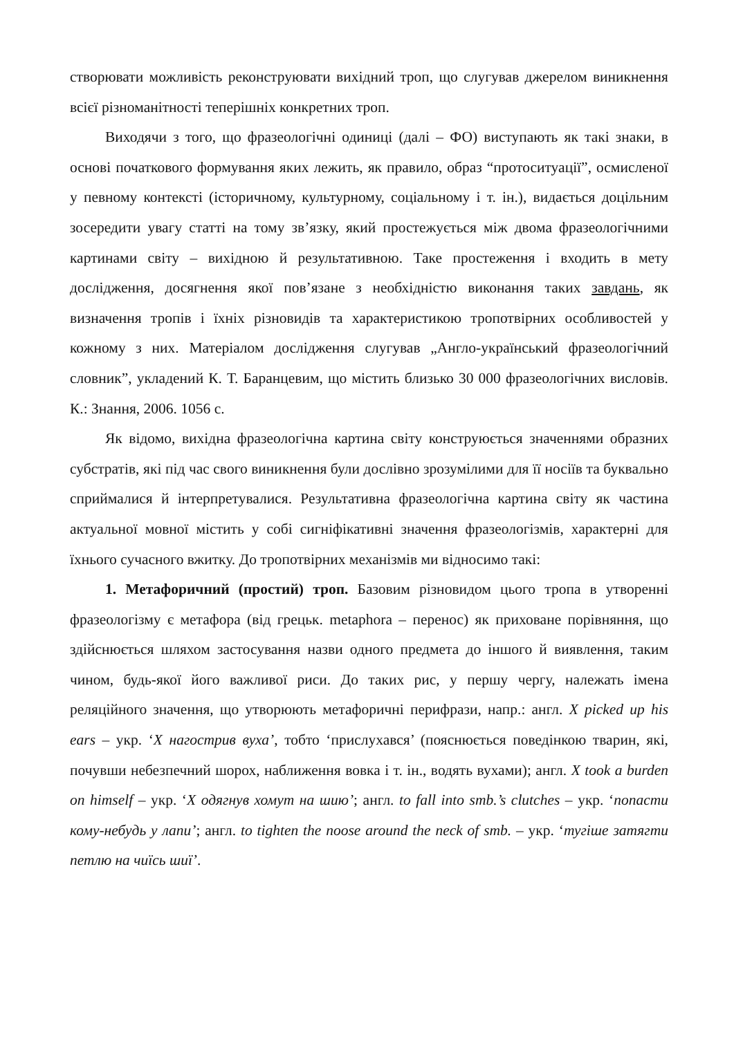створювати можливість реконструювати вихідний троп, що слугував джерелом виникнення всієї різноманітності теперішніх конкретних троп.
Виходячи з того, що фразеологічні одиниці (далі – ФО) виступають як такі знаки, в основі початкового формування яких лежить, як правило, образ “протоситуації”, осмисленої у певному контексті (історичному, культурному, соціальному і т. ін.), видається доцільним зосередити увагу статті на тому зв’язку, який простежується між двома фразеологічними картинами світу – вихідною й результативною. Таке простеження і входить в мету дослідження, досягнення якої пов’язане з необхідністю виконання таких завдань, як визначення тропів і їхніх різновидів та характеристикою тропотвірних особливостей у кожному з них. Матеріалом дослідження слугував „Англо-український фразеологічний словник”, укладений К. Т. Баранцевим, що містить близько 30 000 фразеологічних висловів. К.: Знання, 2006. 1056 с.
Як відомо, вихідна фразеологічна картина світу конструюється значеннями образних субстратів, які під час свого виникнення були дослівно зрозумілими для її носіїв та буквально сприймалися й інтерпретувалися. Результативна фразеологічна картина світу як частина актуальної мовної містить у собі сигніфікативні значення фразеологізмів, характерні для їхнього сучасного вжитку. До тропотвірних механізмів ми відносимо такі:
1. Метафоричний (простий) троп. Базовим різновидом цього тропа в утворенні фразеологізму є метафора (від грецьк. metaphora – перенос) як приховане порівняння, що здійснюється шляхом застосування назви одного предмета до іншого й виявлення, таким чином, будь-якої його важливої риси. До таких рис, у першу чергу, належать імена реляційного значення, що утворюють метафоричні перифрази, напр.: англ. X picked up his ears – укр. ‘X нагострив вуха’, тобто ‘прислухався’ (пояснюється поведінкою тварин, які, почувши небезпечний шорох, наближення вовка і т. ін., водять вухами); англ. X took a burden on himself – укр. ‘X одягнув хомут на шию’; англ. to fall into smb.’s clutches – укр. ‘попасти кому-небудь у лапи’; англ. to tighten the noose around the neck of smb. – укр. ‘тугіше затягти петлю на чиїсь шиї’.